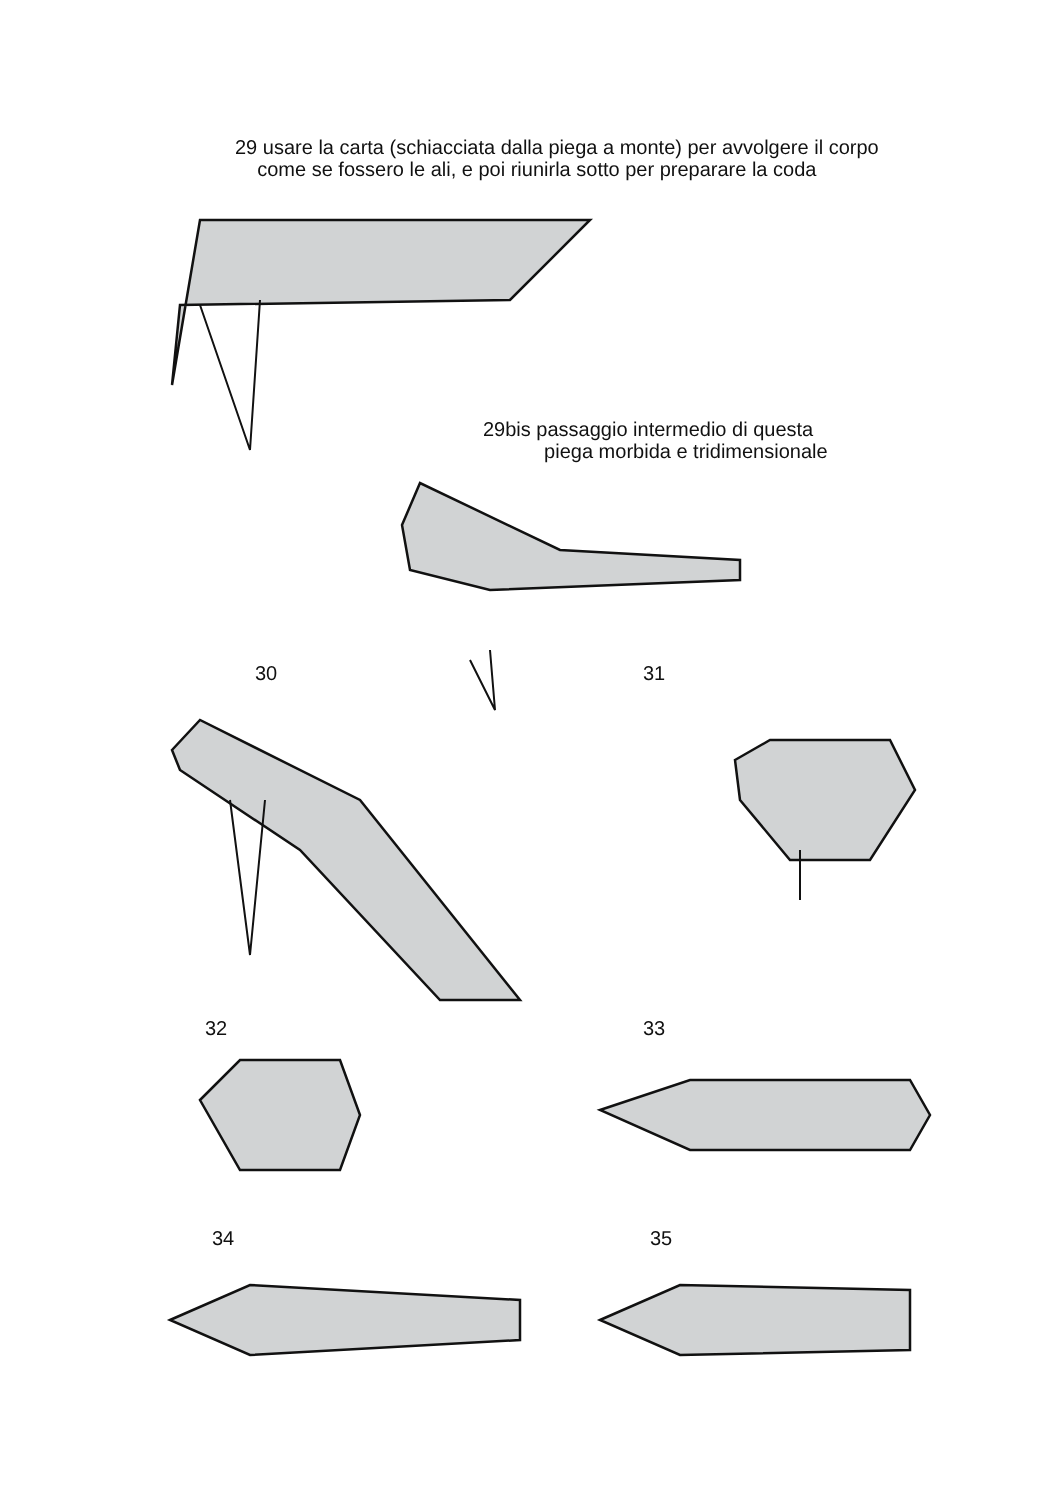29 usare la carta (schiacciata dalla piega a monte) per avvolgere il corpo
come se fossero le ali, e poi riunirla sotto per preparare la coda
29bis passaggio intermedio di questa
piega morbida e tridimensionale
30 31
32 33
34 35